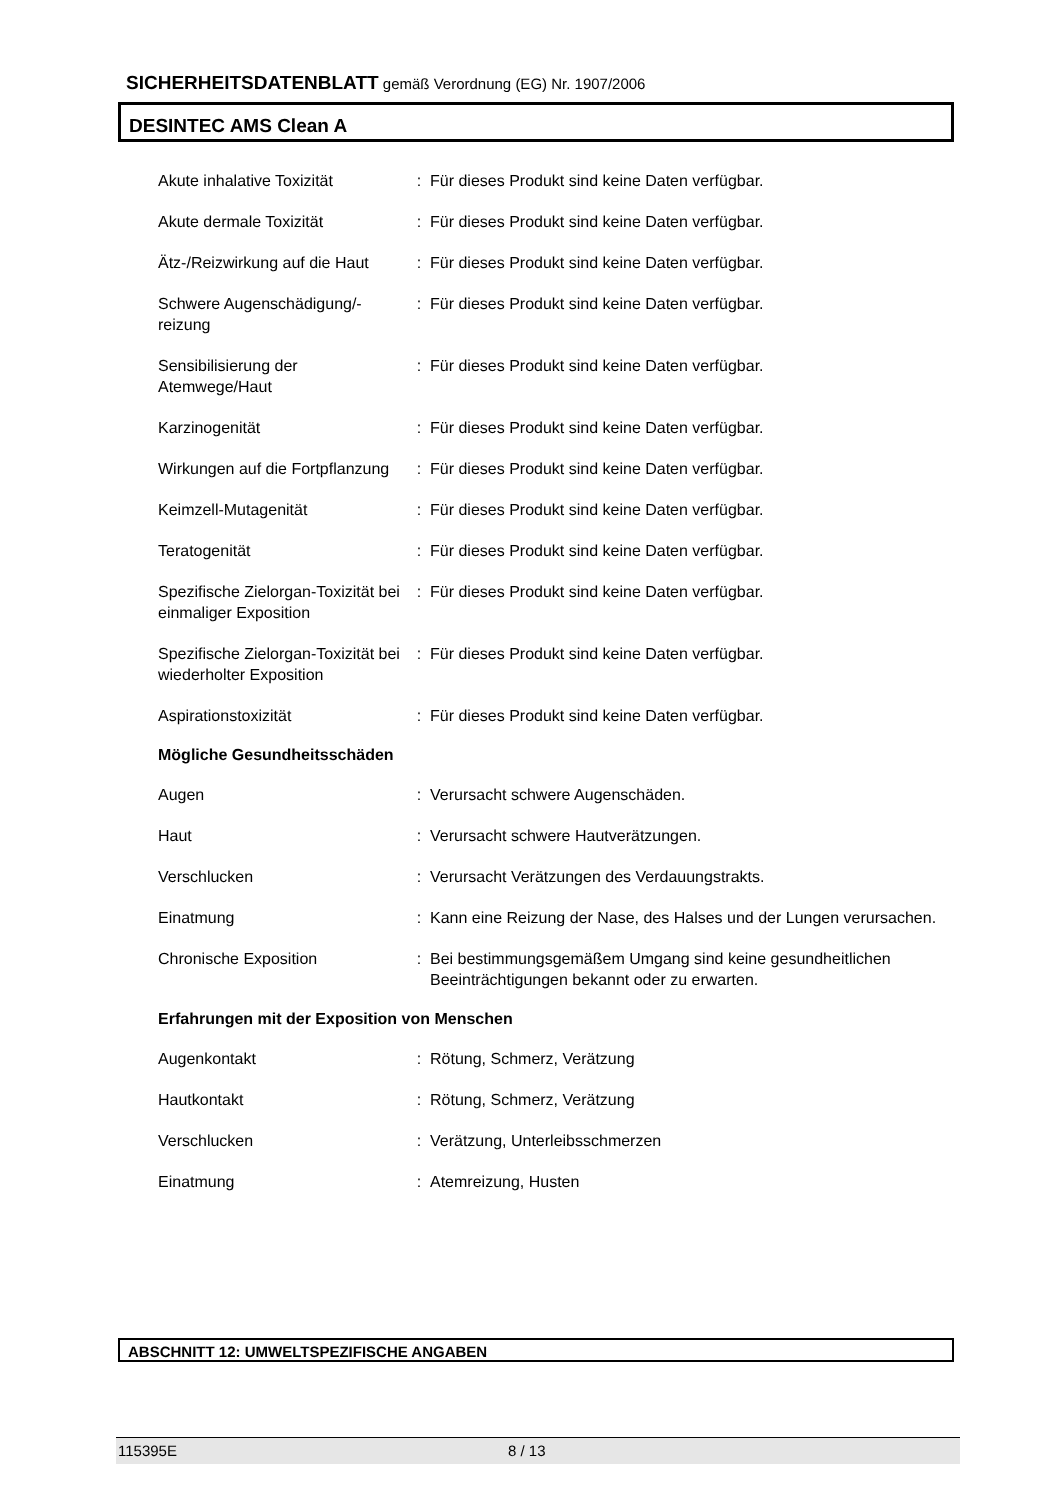SICHERHEITSDATENBLATT gemäß Verordnung (EG) Nr. 1907/2006
DESINTEC AMS Clean A
Akute inhalative Toxizität : Für dieses Produkt sind keine Daten verfügbar.
Akute dermale Toxizität : Für dieses Produkt sind keine Daten verfügbar.
Ätz-/Reizwirkung auf die Haut
: Für dieses Produkt sind keine Daten verfügbar.
Schwere Augenschädigung/-reizung
: Für dieses Produkt sind keine Daten verfügbar.
Sensibilisierung der Atemwege/Haut
: Für dieses Produkt sind keine Daten verfügbar.
Karzinogenität : Für dieses Produkt sind keine Daten verfügbar.
Wirkungen auf die Fortpflanzung
: Für dieses Produkt sind keine Daten verfügbar.
Keimzell-Mutagenität : Für dieses Produkt sind keine Daten verfügbar.
Teratogenität : Für dieses Produkt sind keine Daten verfügbar.
Spezifische Zielorgan-Toxizität bei einmaliger Exposition
: Für dieses Produkt sind keine Daten verfügbar.
Spezifische Zielorgan-Toxizität bei wiederholter Exposition
: Für dieses Produkt sind keine Daten verfügbar.
Aspirationstoxizität : Für dieses Produkt sind keine Daten verfügbar.
Mögliche Gesundheitsschäden
Augen : Verursacht schwere Augenschäden.
Haut : Verursacht schwere Hautverätzungen.
Verschlucken : Verursacht Verätzungen des Verdauungstrakts.
Einatmung : Kann eine Reizung der Nase, des Halses und der Lungen verursachen.
Chronische Exposition : Bei bestimmungsgemäßem Umgang sind keine gesundheitlichen Beeinträchtigungen bekannt oder zu erwarten.
Erfahrungen mit der Exposition von Menschen
Augenkontakt : Rötung, Schmerz, Verätzung
Hautkontakt : Rötung, Schmerz, Verätzung
Verschlucken : Verätzung, Unterleibsschmerzen
Einatmung : Atemreizung, Husten
ABSCHNITT 12: UMWELTSPEZIFISCHE ANGABEN
115395E 8 / 13